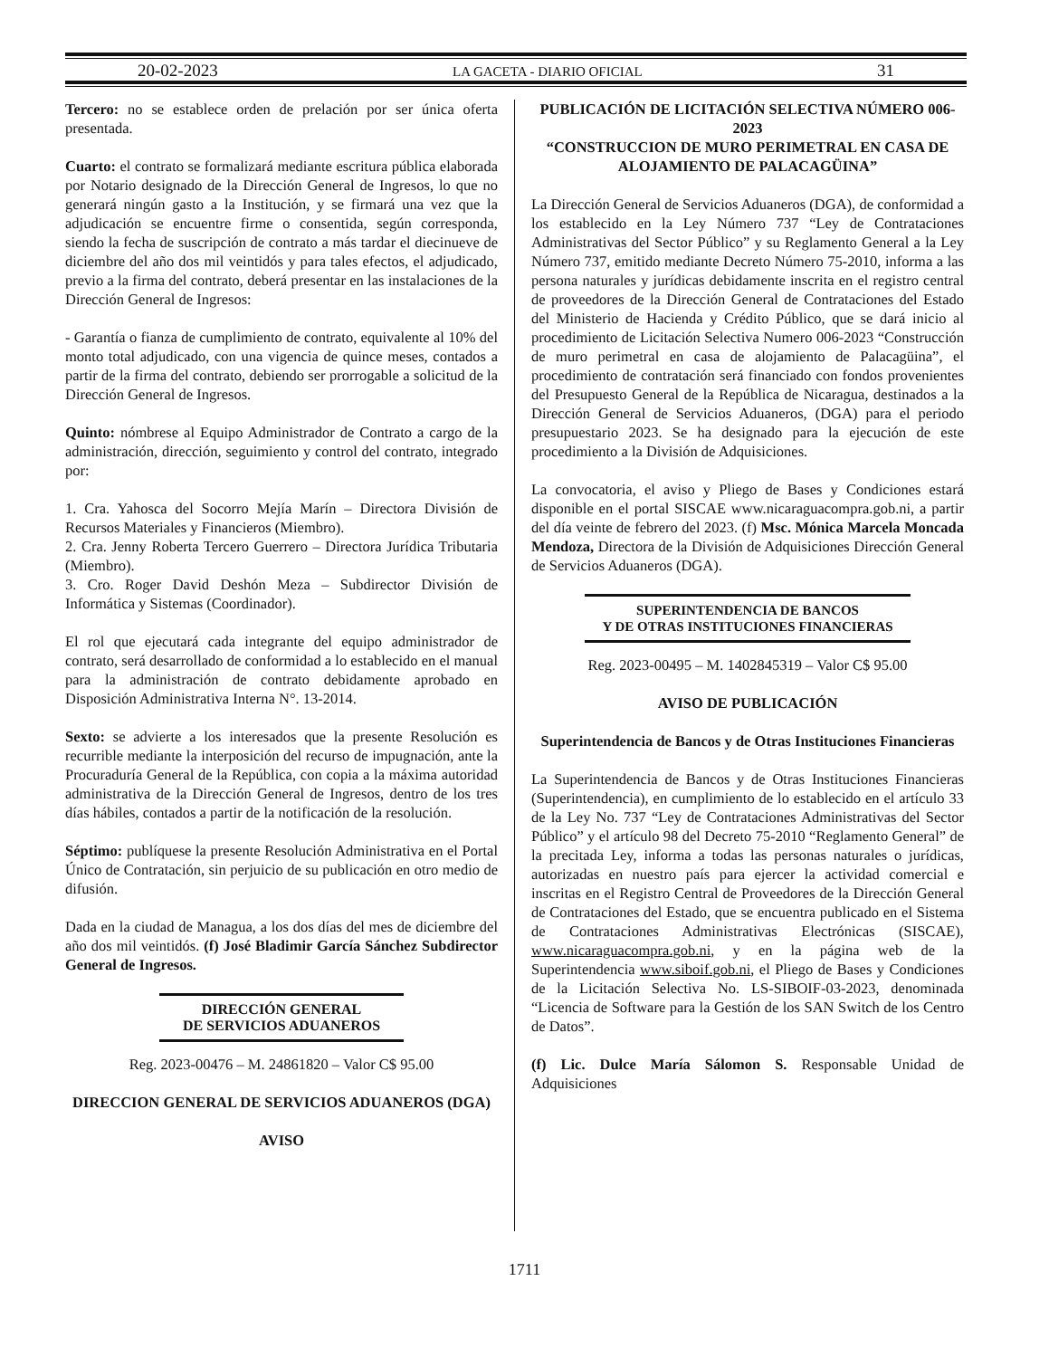20-02-2023 LA GACETA - DIARIO OFICIAL 31
Tercero: no se establece orden de prelación por ser única oferta presentada.
Cuarto: el contrato se formalizará mediante escritura pública elaborada por Notario designado de la Dirección General de Ingresos, lo que no generará ningún gasto a la Institución, y se firmará una vez que la adjudicación se encuentre firme o consentida, según corresponda, siendo la fecha de suscripción de contrato a más tardar el diecinueve de diciembre del año dos mil veintidós y para tales efectos, el adjudicado, previo a la firma del contrato, deberá presentar en las instalaciones de la Dirección General de Ingresos:
- Garantía o fianza de cumplimiento de contrato, equivalente al 10% del monto total adjudicado, con una vigencia de quince meses, contados a partir de la firma del contrato, debiendo ser prorrogable a solicitud de la Dirección General de Ingresos.
Quinto: nómbrese al Equipo Administrador de Contrato a cargo de la administración, dirección, seguimiento y control del contrato, integrado por:
1. Cra. Yahosca del Socorro Mejía Marín – Directora División de Recursos Materiales y Financieros (Miembro).
2. Cra. Jenny Roberta Tercero Guerrero – Directora Jurídica Tributaria (Miembro).
3. Cro. Roger David Deshón Meza – Subdirector División de Informática y Sistemas (Coordinador).
El rol que ejecutará cada integrante del equipo administrador de contrato, será desarrollado de conformidad a lo establecido en el manual para la administración de contrato debidamente aprobado en Disposición Administrativa Interna N°. 13-2014.
Sexto: se advierte a los interesados que la presente Resolución es recurrible mediante la interposición del recurso de impugnación, ante la Procuraduría General de la República, con copia a la máxima autoridad administrativa de la Dirección General de Ingresos, dentro de los tres días hábiles, contados a partir de la notificación de la resolución.
Séptimo: publíquese la presente Resolución Administrativa en el Portal Único de Contratación, sin perjuicio de su publicación en otro medio de difusión.
Dada en la ciudad de Managua, a los dos días del mes de diciembre del año dos mil veintidós. (f) José Bladimir García Sánchez Subdirector General de Ingresos.
DIRECCIÓN GENERAL
DE SERVICIOS ADUANEROS
Reg. 2023-00476 – M. 24861820 – Valor C$ 95.00
DIRECCION GENERAL DE SERVICIOS ADUANEROS (DGA)
AVISO
PUBLICACIÓN DE LICITACIÓN SELECTIVA NÚMERO 006-2023
“CONSTRUCCION DE MURO PERIMETRAL EN CASA DE ALOJAMIENTO DE PALACAGÜINA”
La Dirección General de Servicios Aduaneros (DGA), de conformidad a los establecido en la Ley Número 737 “Ley de Contrataciones Administrativas del Sector Público” y su Reglamento General a la Ley Número 737, emitido mediante Decreto Número 75-2010, informa a las persona naturales y jurídicas debidamente inscrita en el registro central de proveedores de la Dirección General de Contrataciones del Estado del Ministerio de Hacienda y Crédito Público, que se dará inicio al procedimiento de Licitación Selectiva Numero 006-2023 “Construcción de muro perimetral en casa de alojamiento de Palacagüina”, el procedimiento de contratación será financiado con fondos provenientes del Presupuesto General de la República de Nicaragua, destinados a la Dirección General de Servicios Aduaneros, (DGA) para el periodo presupuestario 2023. Se ha designado para la ejecución de este procedimiento a la División de Adquisiciones.
La convocatoria, el aviso y Pliego de Bases y Condiciones estará disponible en el portal SISCAE www.nicaraguacompra.gob.ni, a partir del día veinte de febrero del 2023. (f) Msc. Mónica Marcela Moncada Mendoza, Directora de la División de Adquisiciones Dirección General de Servicios Aduaneros (DGA).
SUPERINTENDENCIA DE BANCOS
Y DE OTRAS INSTITUCIONES FINANCIERAS
Reg. 2023-00495 – M. 1402845319 – Valor C$ 95.00
AVISO DE PUBLICACIÓN
Superintendencia de Bancos y de Otras Instituciones Financieras
La Superintendencia de Bancos y de Otras Instituciones Financieras (Superintendencia), en cumplimiento de lo establecido en el artículo 33 de la Ley No. 737 “Ley de Contrataciones Administrativas del Sector Público” y el artículo 98 del Decreto 75-2010 “Reglamento General” de la precitada Ley, informa a todas las personas naturales o jurídicas, autorizadas en nuestro país para ejercer la actividad comercial e inscritas en el Registro Central de Proveedores de la Dirección General de Contrataciones del Estado, que se encuentra publicado en el Sistema de Contrataciones Administrativas Electrónicas (SISCAE), www.nicaraguacompra.gob.ni, y en la página web de la Superintendencia www.siboif.gob.ni, el Pliego de Bases y Condiciones de la Licitación Selectiva No. LS-SIBOIF-03-2023, denominada “Licencia de Software para la Gestión de los SAN Switch de los Centro de Datos”.
(f) Lic. Dulce María Sálomon S. Responsable Unidad de Adquisiciones
1711